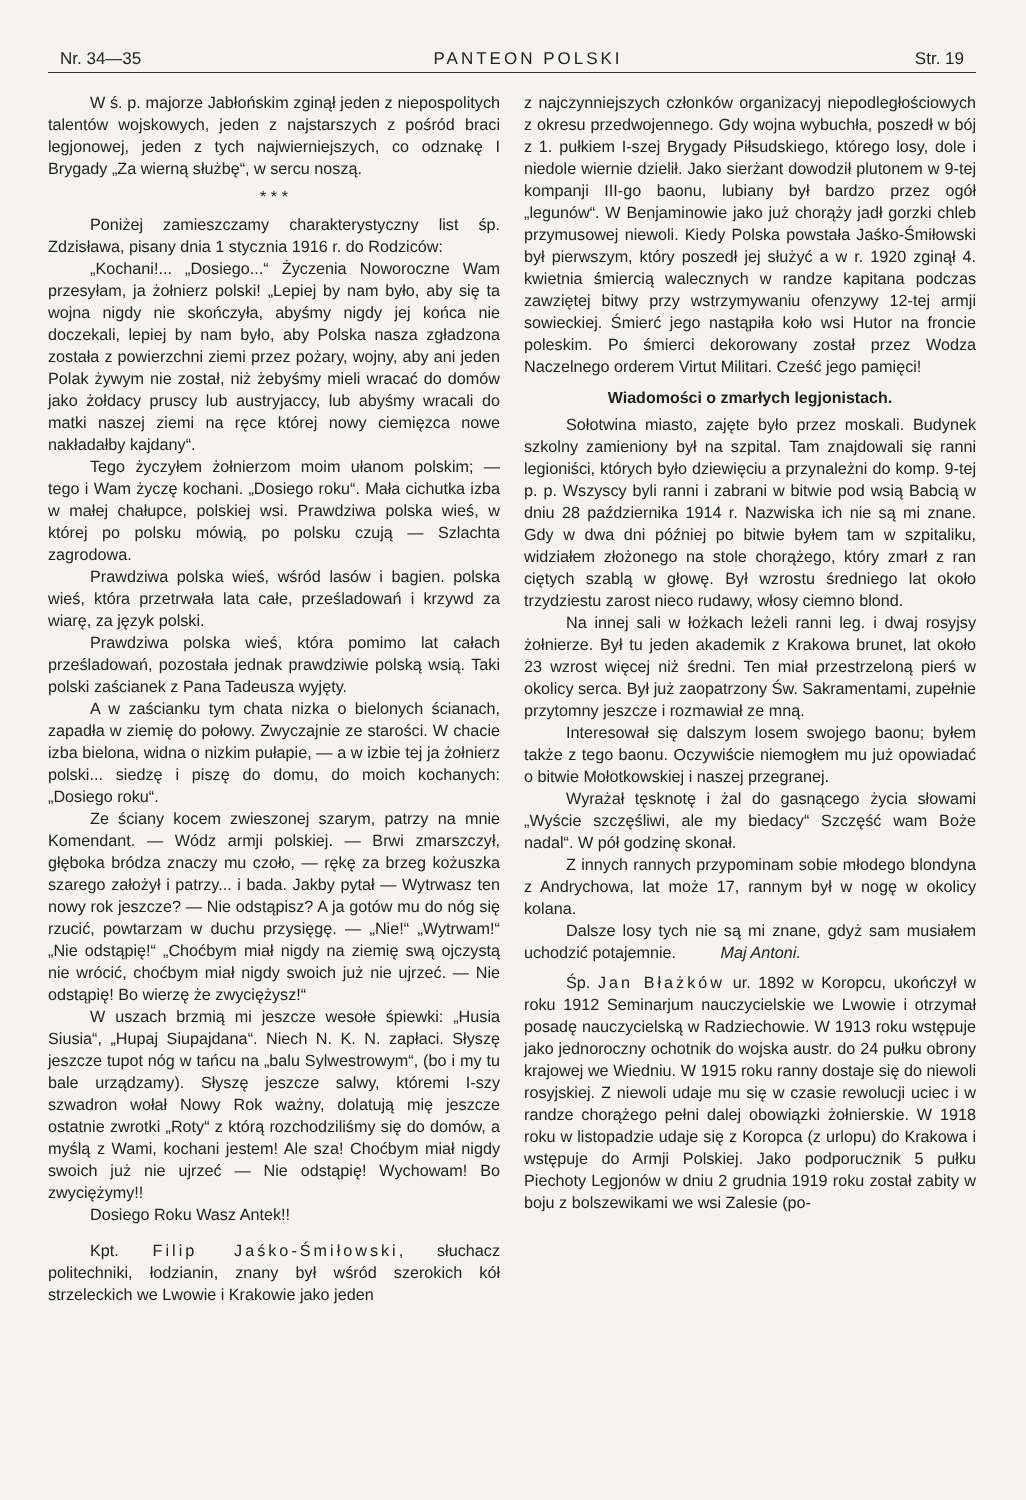Nr. 34—35 PANTEON POLSKI Str. 19
W ś. p. majorze Jabłońskim zginął jeden z niepospolitych talentów wojskowych, jeden z najstarszych z pośród braci legjonowej, jeden z tych najwierniejszych, co odznakę I Brygady „Za wierną służbę“, w sercu noszą.
* * *
Poniżej zamieszczamy charakterystyczny list śp. Zdzisława, pisany dnia 1 stycznia 1916 r. do Rodziców:
„Kochani!... „Dosiego...“ Życzenia Noworoczne Wam przesyłam, ja żołnierz polski! „Lepiej by nam było, aby się ta wojna nigdy nie skończyła, abyśmy nigdy jej końca nie doczekali, lepiej by nam było, aby Polska nasza zgładzona została z powierzchni ziemi przez pożary, wojny, aby ani jeden Polak żywym nie został, niż żebyśmy mieli wracać do domów jako żołdacy pruscy lub austryjaccy, lub abyśmy wracali do matki naszej ziemi na ręce której nowy ciemięzca nowe nakładałby kajdany“.
Tego życzyłem żołnierzom moim ułanom polskim; — tego i Wam życzę kochani. „Dosiego roku“. Mała cichutka izba w małej chałupce, polskiej wsi. Prawdziwa polska wieś, w której po polsku mówią, po polsku czują — Szlachta zagrodowa.
Prawdziwa polska wieś, wśród lasów i bagien. polska wieś, która przetrwała lata całe, prześladowań i krzywd za wiarę, za język polski.
Prawdziwa polska wieś, która pomimo lat całach prześladowań, pozostała jednak prawdziwie polską wsią. Taki polski zaścianek z Pana Tadeusza wyjęty.
A w zaścianku tym chata nizka o bielonych ścianach, zapadła w ziemię do połowy. Zwyczajnie ze starości. W chacie izba bielona, widna o nizkim pułapie, — a w izbie tej ja żołnierz polski... siedzę i piszę do domu, do moich kochanych: „Dosiego roku“.
Ze ściany kocem zwieszonej szarym, patrzy na mnie Komendant. — Wódz armji polskiej. — Brwi zmarszczył, głęboka bródza znaczy mu czoło, — rękę za brzeg kożuszka szarego założył i patrzy... i bada. Jakby pytał — Wytrwasz ten nowy rok jeszcze? — Nie odstąpisz? A ja gotów mu do nóg się rzucić, powtarzam w duchu przysięgę. — „Nie!“ „Wytrwam!“ „Nie odstąpię!“ „Choćbym miał nigdy na ziemię swą ojczystą nie wrócić, choćbym miał nigdy swoich już nie ujrzeć. — Nie odstąpię! Bo wierzę że zwyciężysz!“
W uszach brzmią mi jeszcze wesołe śpiewki: „Husia Siusia“, „Hupaj Siupajdana“. Niech N. K. N. zapłaci. Słyszę jeszcze tupot nóg w tańcu na „balu Sylwestrowym“, (bo i my tu bale urządzamy). Słyszę jeszcze salwy, któremi I-szy szwadron wołał Nowy Rok ważny, dolatują mię jeszcze ostatnie zwrotki „Roty“ z którą rozchodziliśmy się do domów, a myślą z Wami, kochani jestem! Ale sza! Choćbym miał nigdy swoich już nie ujrzeć — Nie odstąpię! Wychowam! Bo zwyciężymy!!
Dosiego Roku Wasz Antek!!
Kpt. Filip Jaśko-Śmiłowski, słuchacz politechniki, łodzianin, znany był wśród szerokich kół strzeleckich we Lwowie i Krakowie jako jeden
z najczynniejszych członków organizacyj niepodległościowych z okresu przedwojennego. Gdy wojna wybuchła, poszedł w bój z 1. pułkiem I-szej Brygady Piłsudskiego, którego losy, dole i niedole wiernie dzielił. Jako sierżant dowodził plutonem w 9-tej kompanji III-go baonu, lubiany był bardzo przez ogół „legunów“. W Benjaminowie jako już chorąży jadł gorzki chleb przymusowej niewoli. Kiedy Polska powstała Jaśko-Śmiłowski był pierwszym, który poszedł jej służyć a w r. 1920 zginął 4. kwietnia śmiercią walecznych w randze kapitana podczas zawziętej bitwy przy wstrzymywaniu ofenzywy 12-tej armji sowieckiej. Śmierć jego nastąpiła koło wsi Hutor na froncie poleskim. Po śmierci dekorowany został przez Wodza Naczelnego orderem Virtut Militari. Cześć jego pamięci!
Wiadomości o zmarłych legjonistach.
Sołotwina miasto, zajęte było przez moskali. Budynek szkolny zamieniony był na szpital. Tam znajdowali się ranni legioniści, których było dziewięciu a przynależni do komp. 9-tej p. p. Wszyscy byli ranni i zabrani w bitwie pod wsią Babcią w dniu 28 października 1914 r. Nazwiska ich nie są mi znane. Gdy w dwa dni później po bitwie byłem tam w szpitaliku, widziałem złożonego na stole chorążego, który zmarł z ran ciętych szablą w głowę. Był wzrostu średniego lat około trzydziestu zarost nieco rudawy, włosy ciemno blond.
Na innej sali w łożkach leżeli ranni leg. i dwaj rosyjsy żołnierze. Był tu jeden akademik z Krakowa brunet, lat około 23 wzrost więcej niż średni. Ten miał przestrzeloną pierś w okolicy serca. Był już zaopatrzony Św. Sakramentami, zupełnie przytomny jeszcze i rozmawiał ze mną.
Interesował się dalszym losem swojego baonu; byłem także z tego baonu. Oczywiście niemogłem mu już opowiadać o bitwie Mołotkowskiej i naszej przegranej.
Wyrażał tęsknotę i żal do gasnącego życia słowami „Wyście szczęśliwi, ale my biedacy“ Szczęść wam Boże nadal“. W pół godzinę skonał.
Z innych rannych przypominam sobie młodego blondyna z Andrychowa, lat może 17, rannym był w nogę w okolicy kolana.
Dalsze losy tych nie są mi znane, gdyż sam musiałem uchodzić potajemnie. Maj Antoni.
Śp. Jan Błażków ur. 1892 w Koropcu, ukończył w roku 1912 Seminarjum nauczycielskie we Lwowie i otrzymał posadę nauczycielską w Radziechowie. W 1913 roku wstępuje jako jednoroczny ochotnik do wojska austr. do 24 pułku obrony krajowej we Wiedniu. W 1915 roku ranny dostaje się do niewoli rosyjskiej. Z niewoli udaje mu się w czasie rewolucji uciec i w randze chorążego pełni dalej obowiązki żołnierskie. W 1918 roku w listopadzie udaje się z Koropca (z urlopu) do Krakowa i wstępuje do Armji Polskiej. Jako podporucznik 5 pułku Piechoty Legjonów w dniu 2 grudnia 1919 roku został zabity w boju z bolszewikami we wsi Zalesie (po-